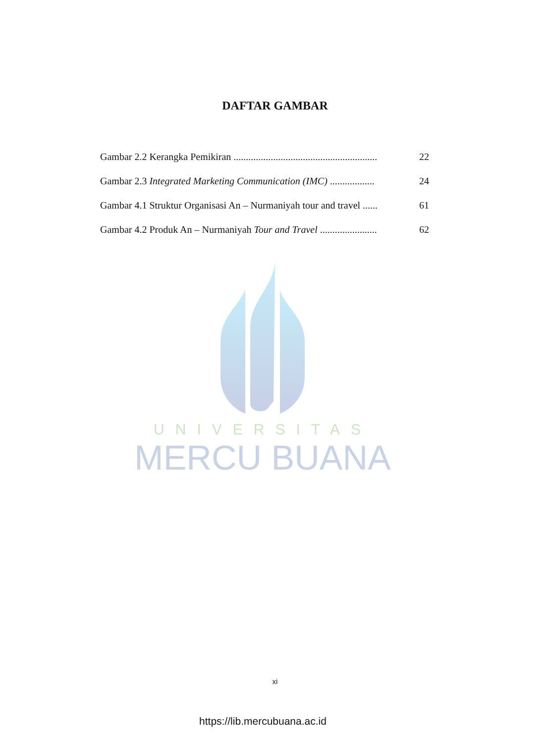DAFTAR GAMBAR
Gambar 2.2 Kerangka Pemikiran .......................................................... 22
Gambar 2.3 Integrated Marketing Communication (IMC) .................. 24
Gambar 4.1 Struktur Organisasi An – Nurmaniyah tour and travel ...... 61
Gambar 4.2 Produk An – Nurmaniyah Tour and Travel ....................... 62
UNIVERSITAS
MERCU BUANA
xi
https://lib.mercubuana.ac.id